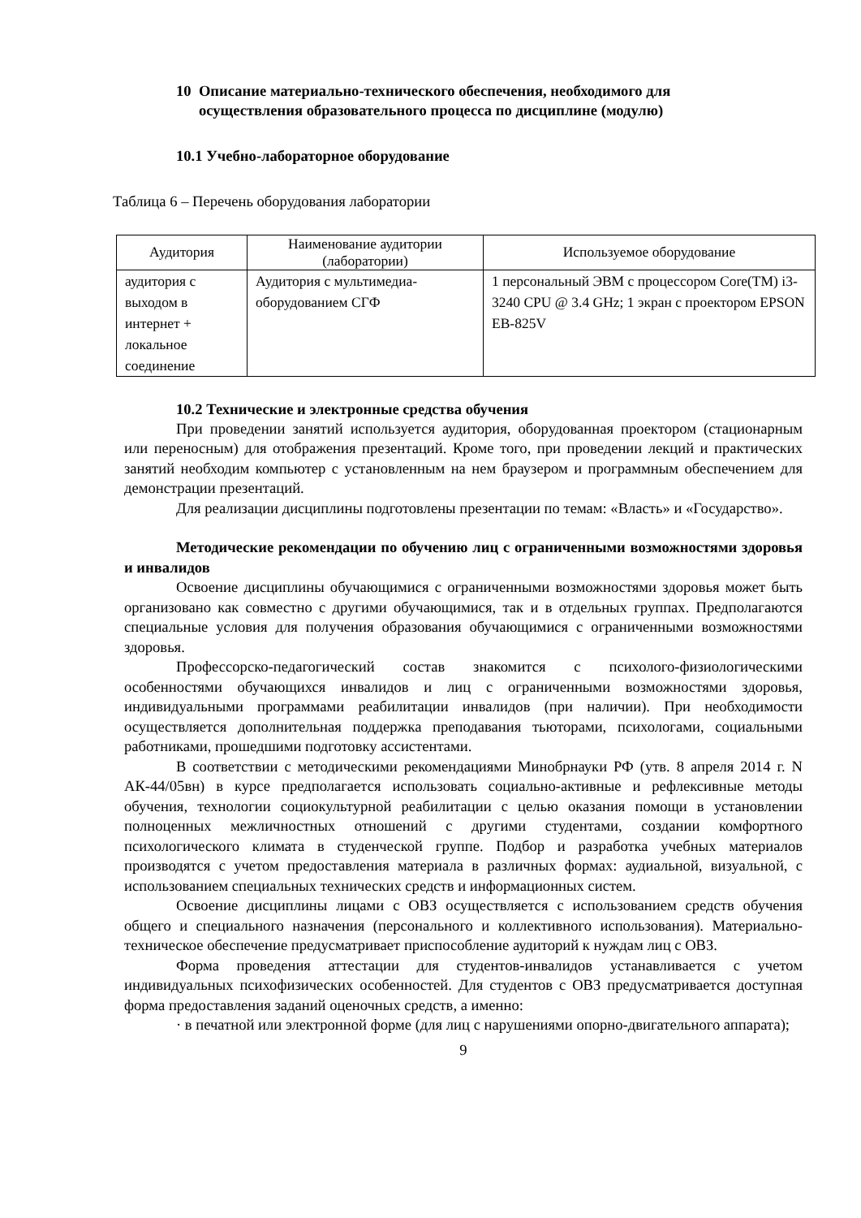10 Описание материально-технического обеспечения, необходимого для
осуществления образовательного процесса по дисциплине (модулю)
10.1 Учебно-лабораторное оборудование
Таблица 6 – Перечень оборудования лаборатории
| Аудитория | Наименование аудитории (лаборатории) | Используемое оборудование |
| --- | --- | --- |
| аудитория с выходом в интернет + локальное соединение | Аудитория с мультимедиа-оборудованием СГФ | 1 персональный ЭВМ с процессором Core(TM) i3-3240 CPU @ 3.4 GHz; 1 экран с проектором EPSON EB-825V |
10.2 Технические и электронные средства обучения
При проведении занятий используется аудитория, оборудованная проектором (стационарным или переносным) для отображения презентаций. Кроме того, при проведении лекций и практических занятий необходим компьютер с установленным на нем браузером и программным обеспечением для демонстрации презентаций.
Для реализации дисциплины подготовлены презентации по темам: «Власть» и «Государство».
Методические рекомендации по обучению лиц с ограниченными возможностями здоровья и инвалидов
Освоение дисциплины обучающимися с ограниченными возможностями здоровья может быть организовано как совместно с другими обучающимися, так и в отдельных группах. Предполагаются специальные условия для получения образования обучающимися с ограниченными возможностями здоровья.
Профессорско-педагогический состав знакомится с психолого-физиологическими особенностями обучающихся инвалидов и лиц с ограниченными возможностями здоровья, индивидуальными программами реабилитации инвалидов (при наличии). При необходимости осуществляется дополнительная поддержка преподавания тьюторами, психологами, социальными работниками, прошедшими подготовку ассистентами.
В соответствии с методическими рекомендациями Минобрнауки РФ (утв. 8 апреля 2014 г. N АК-44/05вн) в курсе предполагается использовать социально-активные и рефлексивные методы обучения, технологии социокультурной реабилитации с целью оказания помощи в установлении полноценных межличностных отношений с другими студентами, создании комфортного психологического климата в студенческой группе. Подбор и разработка учебных материалов производятся с учетом предоставления материала в различных формах: аудиальной, визуальной, с использованием специальных технических средств и информационных систем.
Освоение дисциплины лицами с ОВЗ осуществляется с использованием средств обучения общего и специального назначения (персонального и коллективного использования). Материально-техническое обеспечение предусматривает приспособление аудиторий к нуждам лиц с ОВЗ.
Форма проведения аттестации для студентов-инвалидов устанавливается с учетом индивидуальных психофизических особенностей. Для студентов с ОВЗ предусматривается доступная форма предоставления заданий оценочных средств, а именно:
· в печатной или электронной форме (для лиц с нарушениями опорно-двигательного аппарата);
9